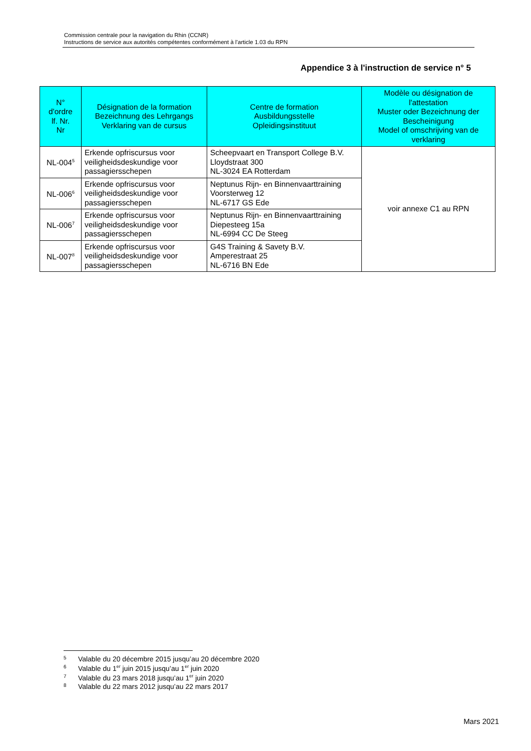Commission centrale pour la navigation du Rhin (CCNR)
Instructions de service aux autorités compétentes conformément à l’article 1.03 du RPN
Appendice 3 à l'instruction de service n° 5
| N° d'ordre lf. Nr. Nr | Désignation de la formation Bezeichnung des Lehrgangs Verklaring van de cursus | Centre de formation Ausbildungsstelle Opleidingsinstituut | Modèle ou désignation de l'attestation Muster oder Bezeichnung der Bescheinigung Model of omschrijving van de verklaring |
| --- | --- | --- | --- |
| NL-004<sup>5</sup> | Erkende opfriscursus voor veiligheidsdeskundige voor passagiersschepen | Scheepvaart en Transport College B.V. Lloydstraat 300 NL-3024 EA Rotterdam | voir annexe C1 au RPN |
| NL-006<sup>6</sup> | Erkende opfriscursus voor veiligheidsdeskundige voor passagiersschepen | Neptunus Rijn- en Binnenvaarttraining Voorsterweg 12 NL-6717 GS Ede | |
| NL-006<sup>7</sup> | Erkende opfriscursus voor veiligheidsdeskundige voor passagiersschepen | Neptunus Rijn- en Binnenvaarttraining Diepesteeg 15a NL-6994 CC De Steeg | |
| NL-007<sup>8</sup> | Erkende opfriscursus voor veiligheidsdeskundige voor passagiersschepen | G4S Training & Savety B.V. Amperestraat 25 NL-6716 BN Ede | |
5 Valable du 20 décembre 2015 jusqu’au 20 décembre 2020
6 Valable du 1<sup>er</sup> juin 2015 jusqu’au 1<sup>er</sup> juin 2020
7 Valable du 23 mars 2018 jusqu’au 1<sup>er</sup> juin 2020
8 Valable du 22 mars 2012 jusqu’au 22 mars 2017
Mars 2021